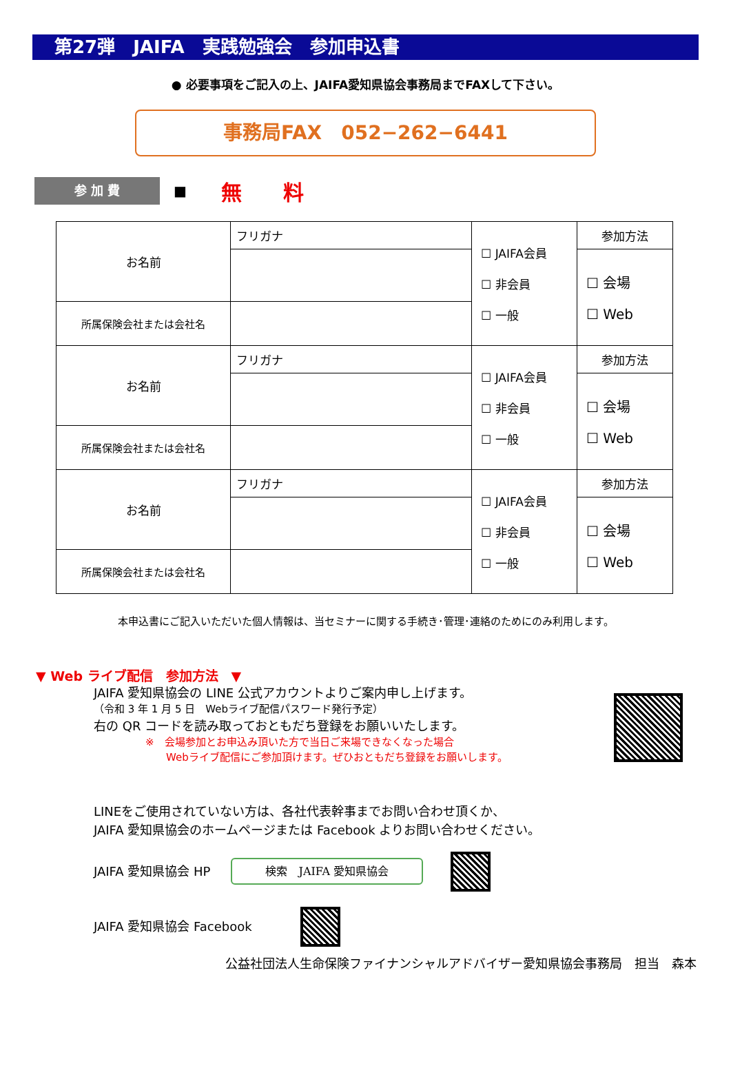第27弾　JAIFA　実践勉強会　参加申込書
● 必要事項をご記入の上、JAIFA愛知県協会事務局までFAXして下さい。
事務局FAX　052−262−6441
参 加 費
■
無　　料
| お名前 | フリガナ | ☐ JAIFA会員 ☐ 非会員 ☐ 一般 | 参加方法 |
| | | | ☐ 会場 ☐ Web |
| 所属保険会社または会社名 | | | |
| お名前 | フリガナ | ☐ JAIFA会員 ☐ 非会員 ☐ 一般 | 参加方法 |
| | | | ☐ 会場 ☐ Web |
| 所属保険会社または会社名 | | | |
| お名前 | フリガナ | ☐ JAIFA会員 ☐ 非会員 ☐ 一般 | 参加方法 |
| | | | ☐ 会場 ☐ Web |
| 所属保険会社または会社名 | | | |
本申込書にご記入いただいた個人情報は、当セミナーに関する手続き･管理･連絡のためにのみ利用します。
▼ Web ライブ配信　参加方法　▼
JAIFA 愛知県協会の LINE 公式アカウントよりご案内申し上げます。
（令和 3 年 1 月 5 日　Webライブ配信パスワード発行予定）
右の QR コードを読み取っておともだち登録をお願いいたします。
※　会場参加とお申込み頂いた方で当日ご来場できなくなった場合
　　Webライブ配信にご参加頂けます。ぜひおともだち登録をお願いします。
LINEをご使用されていない方は、各社代表幹事までお問い合わせ頂くか、
JAIFA 愛知県協会のホームページまたは Facebook よりお問い合わせください。
JAIFA 愛知県協会 HP 検索　JAIFA 愛知県協会
JAIFA 愛知県協会 Facebook
公益社団法人生命保険ファイナンシャルアドバイザー愛知県協会事務局　担当　森本